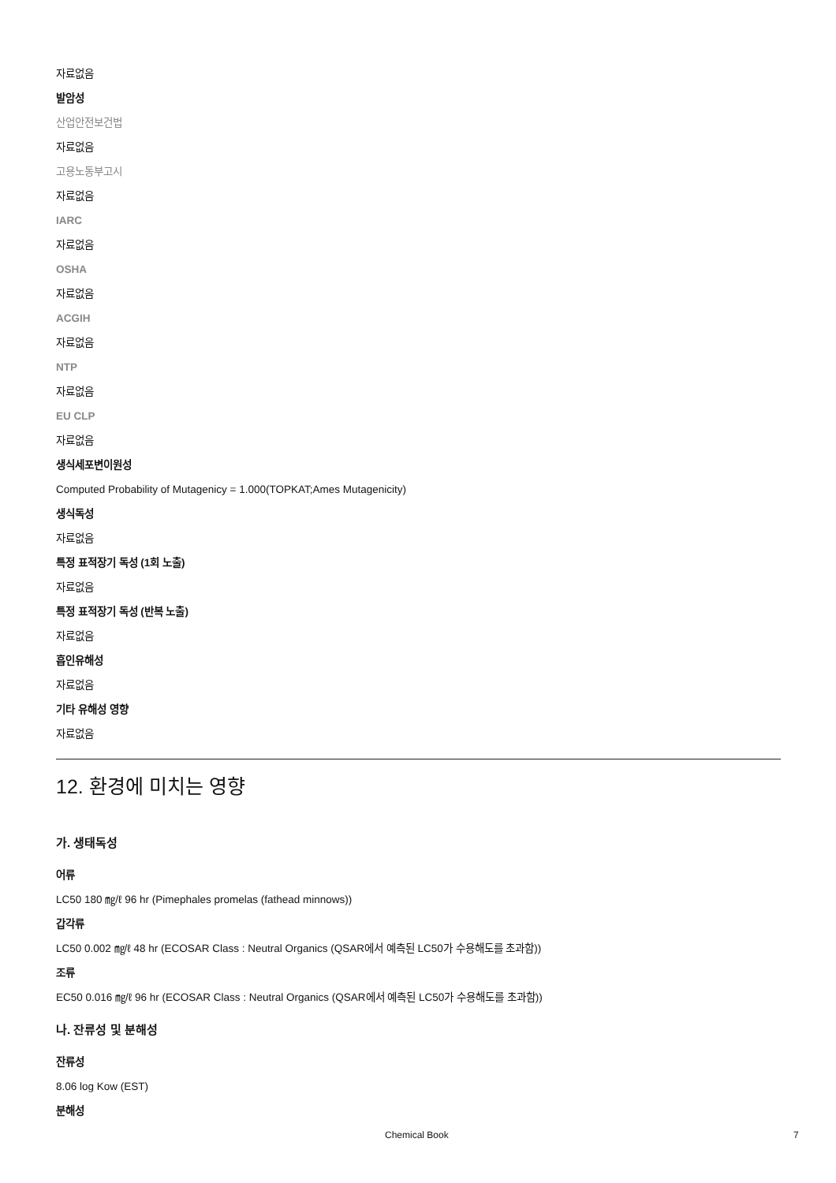자료없음
발암성
산업안전보건법
자료없음
고용노동부고시
자료없음
IARC
자료없음
OSHA
자료없음
ACGIH
자료없음
NTP
자료없음
EU CLP
자료없음
생식세포변이원성
Computed Probability of Mutagenicy = 1.000(TOPKAT;Ames Mutagenicity)
생식독성
자료없음
특정 표적장기 독성 (1회 노출)
자료없음
특정 표적장기 독성 (반복 노출)
자료없음
흡인유해성
자료없음
기타 유해성 영향
자료없음
12. 환경에 미치는 영향
가. 생태독성
어류
LC50 180 ㎎/ℓ 96 hr (Pimephales promelas (fathead minnows))
갑각류
LC50 0.002 ㎎/ℓ 48 hr (ECOSAR Class : Neutral Organics (QSAR에서 예측된 LC50가 수용해도를 초과함))
조류
EC50 0.016 ㎎/ℓ 96 hr (ECOSAR Class : Neutral Organics (QSAR에서 예측된 LC50가 수용해도를 초과함))
나. 잔류성 및 분해성
잔류성
8.06 log Kow (EST)
분해성
Chemical Book 7